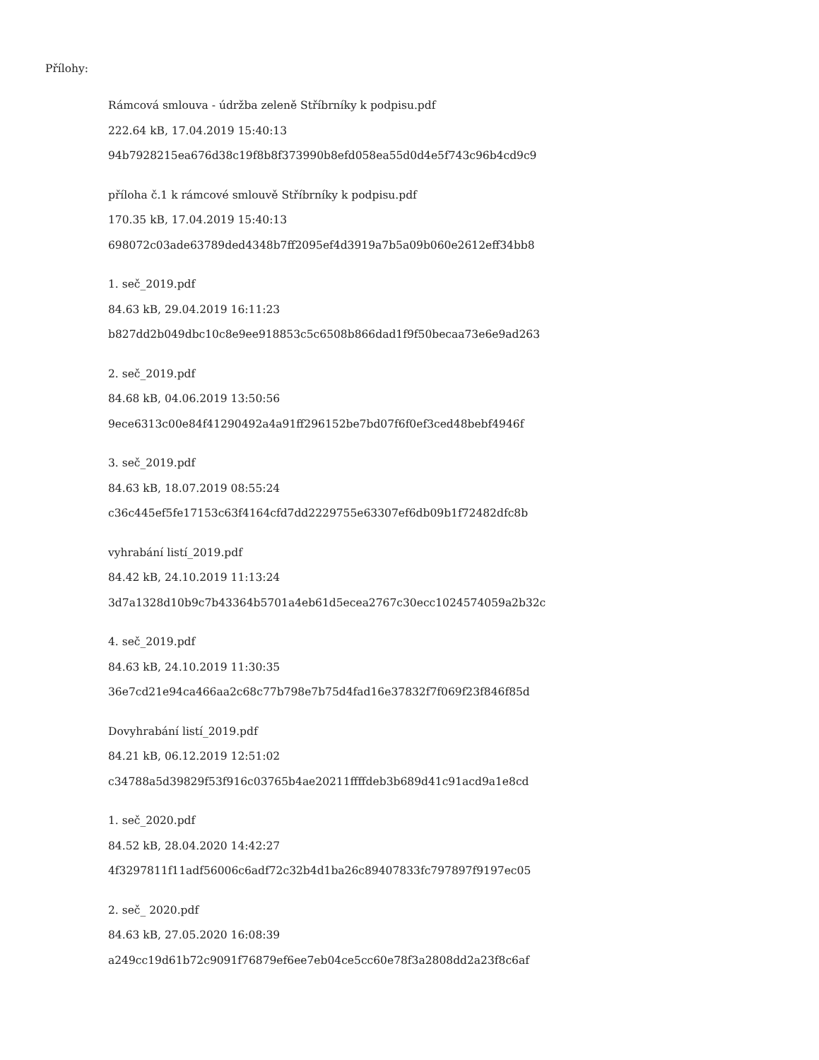Přílohy:
Rámcová smlouva - údržba zeleně Stříbrníky k podpisu.pdf
222.64 kB, 17.04.2019 15:40:13
94b7928215ea676d38c19f8b8f373990b8efd058ea55d0d4e5f743c96b4cd9c9
příloha č.1 k rámcové smlouvě Stříbrníky k podpisu.pdf
170.35 kB, 17.04.2019 15:40:13
698072c03ade63789ded4348b7ff2095ef4d3919a7b5a09b060e2612eff34bb8
1. seč_2019.pdf
84.63 kB, 29.04.2019 16:11:23
b827dd2b049dbc10c8e9ee918853c5c6508b866dad1f9f50becaa73e6e9ad263
2. seč_2019.pdf
84.68 kB, 04.06.2019 13:50:56
9ece6313c00e84f41290492a4a91ff296152be7bd07f6f0ef3ced48bebf4946f
3. seč_2019.pdf
84.63 kB, 18.07.2019 08:55:24
c36c445ef5fe17153c63f4164cfd7dd2229755e63307ef6db09b1f72482dfc8b
vyhrabání listí_2019.pdf
84.42 kB, 24.10.2019 11:13:24
3d7a1328d10b9c7b43364b5701a4eb61d5ecea2767c30ecc1024574059a2b32c
4. seč_2019.pdf
84.63 kB, 24.10.2019 11:30:35
36e7cd21e94ca466aa2c68c77b798e7b75d4fad16e37832f7f069f23f846f85d
Dovyhrabání listí_2019.pdf
84.21 kB, 06.12.2019 12:51:02
c34788a5d39829f53f916c03765b4ae20211ffffdeb3b689d41c91acd9a1e8cd
1. seč_2020.pdf
84.52 kB, 28.04.2020 14:42:27
4f3297811f11adf56006c6adf72c32b4d1ba26c89407833fc797897f9197ec05
2. seč_ 2020.pdf
84.63 kB, 27.05.2020 16:08:39
a249cc19d61b72c9091f76879ef6ee7eb04ce5cc60e78f3a2808dd2a23f8c6af